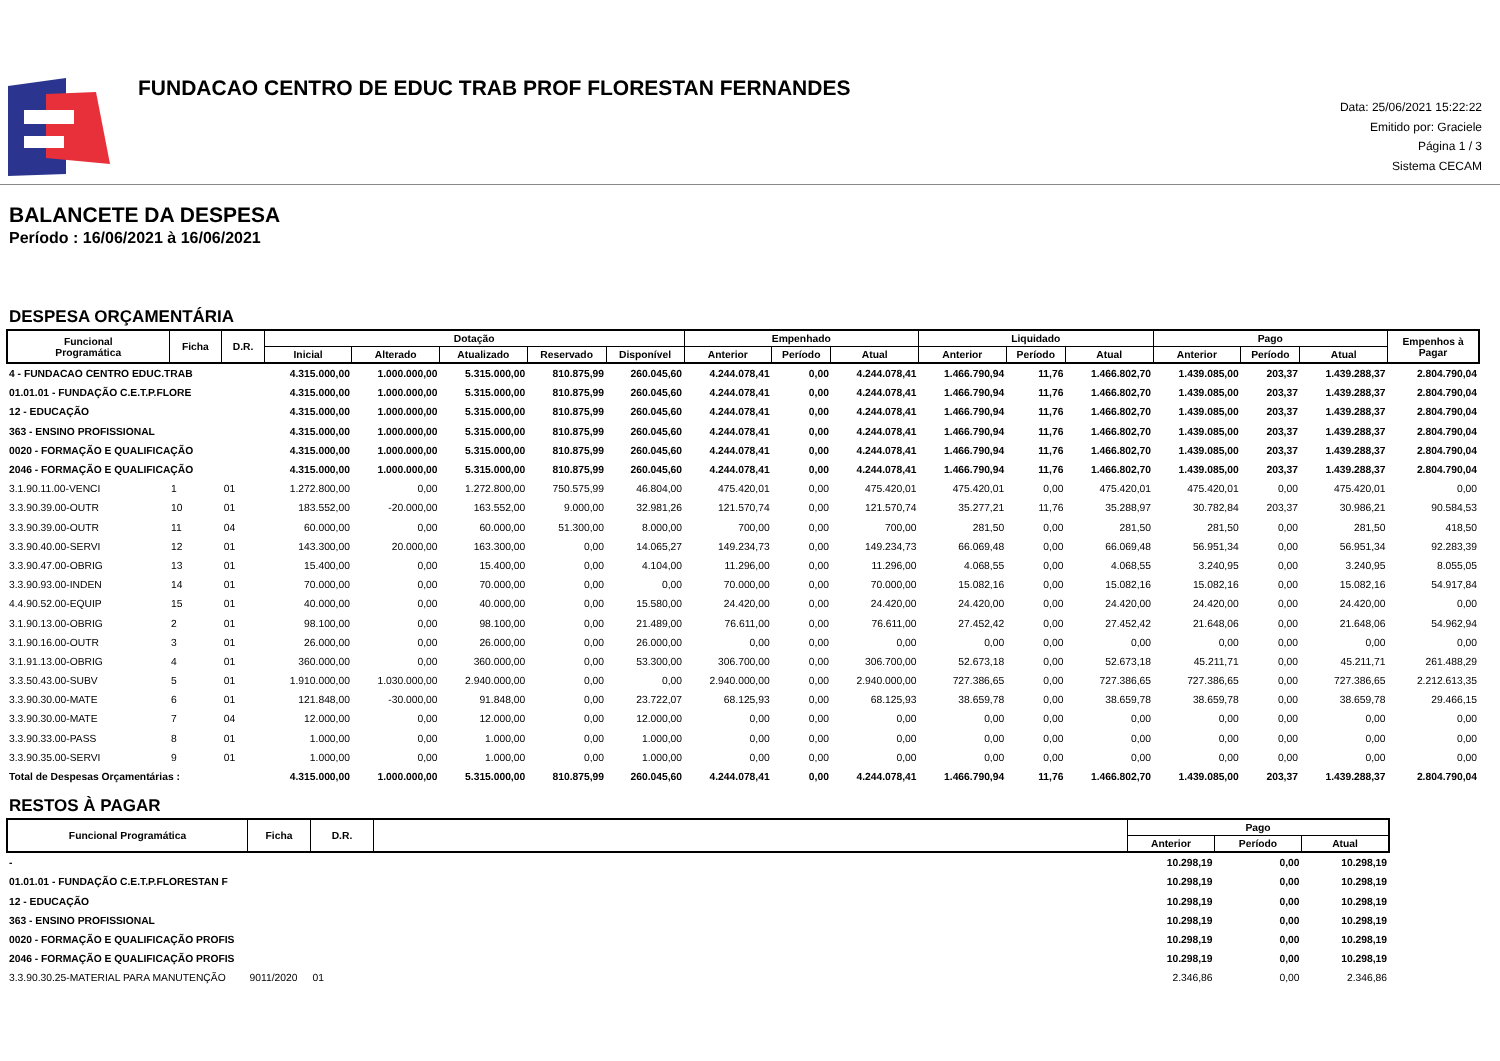FUNDACAO CENTRO DE EDUC TRAB PROF FLORESTAN FERNANDES
Data: 25/06/2021 15:22:22
Emitido por: Graciele
Página 1 / 3
Sistema CECAM
BALANCETE DA DESPESA
Período : 16/06/2021 à 16/06/2021
DESPESA ORÇAMENTÁRIA
| Funcional Programática | Ficha | D.R. | Dotação | | | | | Empenhado | | | Liquidado | | | Pago | | | Empenhos à Pagar |
| --- | --- | --- | --- | --- | --- | --- | --- | --- | --- | --- | --- | --- | --- | --- | --- | --- | --- |
| | | | Inicial | Alterado | Atualizado | Reservado | Disponível | Anterior | Período | Atual | Anterior | Período | Atual | Anterior | Período | Atual | |
| 4 - FUNDACAO CENTRO EDUC.TRAB | | | 4.315.000,00 | 1.000.000,00 | 5.315.000,00 | 810.875,99 | 260.045,60 | 4.244.078,41 | 0,00 | 4.244.078,41 | 1.466.790,94 | 11,76 | 1.466.802,70 | 1.439.085,00 | 203,37 | 1.439.288,37 | 2.804.790,04 |
| 01.01.01 - FUNDAÇÃO C.E.T.P.FLORE | | | 4.315.000,00 | 1.000.000,00 | 5.315.000,00 | 810.875,99 | 260.045,60 | 4.244.078,41 | 0,00 | 4.244.078,41 | 1.466.790,94 | 11,76 | 1.466.802,70 | 1.439.085,00 | 203,37 | 1.439.288,37 | 2.804.790,04 |
| 12 - EDUCAÇÃO | | | 4.315.000,00 | 1.000.000,00 | 5.315.000,00 | 810.875,99 | 260.045,60 | 4.244.078,41 | 0,00 | 4.244.078,41 | 1.466.790,94 | 11,76 | 1.466.802,70 | 1.439.085,00 | 203,37 | 1.439.288,37 | 2.804.790,04 |
| 363 - ENSINO PROFISSIONAL | | | 4.315.000,00 | 1.000.000,00 | 5.315.000,00 | 810.875,99 | 260.045,60 | 4.244.078,41 | 0,00 | 4.244.078,41 | 1.466.790,94 | 11,76 | 1.466.802,70 | 1.439.085,00 | 203,37 | 1.439.288,37 | 2.804.790,04 |
| 0020 - FORMAÇÃO E QUALIFICAÇÃO | | | 4.315.000,00 | 1.000.000,00 | 5.315.000,00 | 810.875,99 | 260.045,60 | 4.244.078,41 | 0,00 | 4.244.078,41 | 1.466.790,94 | 11,76 | 1.466.802,70 | 1.439.085,00 | 203,37 | 1.439.288,37 | 2.804.790,04 |
| 2046 - FORMAÇÃO E QUALIFICAÇÃO | | | 4.315.000,00 | 1.000.000,00 | 5.315.000,00 | 810.875,99 | 260.045,60 | 4.244.078,41 | 0,00 | 4.244.078,41 | 1.466.790,94 | 11,76 | 1.466.802,70 | 1.439.085,00 | 203,37 | 1.439.288,37 | 2.804.790,04 |
| 3.1.90.11.00-VENCI | 1 | 01 | 1.272.800,00 | 0,00 | 1.272.800,00 | 750.575,99 | 46.804,00 | 475.420,01 | 0,00 | 475.420,01 | 475.420,01 | 0,00 | 475.420,01 | 475.420,01 | 0,00 | 475.420,01 | 0,00 |
| 3.3.90.39.00-OUTR | 10 | 01 | 183.552,00 | -20.000,00 | 163.552,00 | 9.000,00 | 32.981,26 | 121.570,74 | 0,00 | 121.570,74 | 35.277,21 | 11,76 | 35.288,97 | 30.782,84 | 203,37 | 30.986,21 | 90.584,53 |
| 3.3.90.39.00-OUTR | 11 | 04 | 60.000,00 | 0,00 | 60.000,00 | 51.300,00 | 8.000,00 | 700,00 | 0,00 | 700,00 | 281,50 | 0,00 | 281,50 | 281,50 | 0,00 | 281,50 | 418,50 |
| 3.3.90.40.00-SERVI | 12 | 01 | 143.300,00 | 20.000,00 | 163.300,00 | 0,00 | 14.065,27 | 149.234,73 | 0,00 | 149.234,73 | 66.069,48 | 0,00 | 66.069,48 | 56.951,34 | 0,00 | 56.951,34 | 92.283,39 |
| 3.3.90.47.00-OBRIG | 13 | 01 | 15.400,00 | 0,00 | 15.400,00 | 0,00 | 4.104,00 | 11.296,00 | 0,00 | 11.296,00 | 4.068,55 | 0,00 | 4.068,55 | 3.240,95 | 0,00 | 3.240,95 | 8.055,05 |
| 3.3.90.93.00-INDEN | 14 | 01 | 70.000,00 | 0,00 | 70.000,00 | 0,00 | 0,00 | 70.000,00 | 0,00 | 70.000,00 | 15.082,16 | 0,00 | 15.082,16 | 15.082,16 | 0,00 | 15.082,16 | 54.917,84 |
| 4.4.90.52.00-EQUIP | 15 | 01 | 40.000,00 | 0,00 | 40.000,00 | 0,00 | 15.580,00 | 24.420,00 | 0,00 | 24.420,00 | 24.420,00 | 0,00 | 24.420,00 | 24.420,00 | 0,00 | 24.420,00 | 0,00 |
| 3.1.90.13.00-OBRIG | 2 | 01 | 98.100,00 | 0,00 | 98.100,00 | 0,00 | 21.489,00 | 76.611,00 | 0,00 | 76.611,00 | 27.452,42 | 0,00 | 27.452,42 | 21.648,06 | 0,00 | 21.648,06 | 54.962,94 |
| 3.1.90.16.00-OUTR | 3 | 01 | 26.000,00 | 0,00 | 26.000,00 | 0,00 | 26.000,00 | 0,00 | 0,00 | 0,00 | 0,00 | 0,00 | 0,00 | 0,00 | 0,00 | 0,00 | 0,00 |
| 3.1.91.13.00-OBRIG | 4 | 01 | 360.000,00 | 0,00 | 360.000,00 | 0,00 | 53.300,00 | 306.700,00 | 0,00 | 306.700,00 | 52.673,18 | 0,00 | 52.673,18 | 45.211,71 | 0,00 | 45.211,71 | 261.488,29 |
| 3.3.50.43.00-SUBV | 5 | 01 | 1.910.000,00 | 1.030.000,00 | 2.940.000,00 | 0,00 | 0,00 | 2.940.000,00 | 0,00 | 2.940.000,00 | 727.386,65 | 0,00 | 727.386,65 | 727.386,65 | 0,00 | 727.386,65 | 2.212.613,35 |
| 3.3.90.30.00-MATE | 6 | 01 | 121.848,00 | -30.000,00 | 91.848,00 | 0,00 | 23.722,07 | 68.125,93 | 0,00 | 68.125,93 | 38.659,78 | 0,00 | 38.659,78 | 38.659,78 | 0,00 | 38.659,78 | 29.466,15 |
| 3.3.90.30.00-MATE | 7 | 04 | 12.000,00 | 0,00 | 12.000,00 | 0,00 | 12.000,00 | 0,00 | 0,00 | 0,00 | 0,00 | 0,00 | 0,00 | 0,00 | 0,00 | 0,00 | 0,00 |
| 3.3.90.33.00-PASS | 8 | 01 | 1.000,00 | 0,00 | 1.000,00 | 0,00 | 1.000,00 | 0,00 | 0,00 | 0,00 | 0,00 | 0,00 | 0,00 | 0,00 | 0,00 | 0,00 | 0,00 |
| 3.3.90.35.00-SERVI | 9 | 01 | 1.000,00 | 0,00 | 1.000,00 | 0,00 | 1.000,00 | 0,00 | 0,00 | 0,00 | 0,00 | 0,00 | 0,00 | 0,00 | 0,00 | 0,00 | 0,00 |
| Total de Despesas Orçamentárias : | | | 4.315.000,00 | 1.000.000,00 | 5.315.000,00 | 810.875,99 | 260.045,60 | 4.244.078,41 | 0,00 | 4.244.078,41 | 1.466.790,94 | 11,76 | 1.466.802,70 | 1.439.085,00 | 203,37 | 1.439.288,37 | 2.804.790,04 |
RESTOS À PAGAR
| Funcional Programática | Ficha | D.R. | | Pago | | |
| --- | --- | --- | --- | --- | --- | --- |
| | | | | Anterior | Período | Atual |
| - | | | | 10.298,19 | 0,00 | 10.298,19 |
| 01.01.01 - FUNDAÇÃO C.E.T.P.FLORESTAN F | | | | 10.298,19 | 0,00 | 10.298,19 |
| 12 - EDUCAÇÃO | | | | 10.298,19 | 0,00 | 10.298,19 |
| 363 - ENSINO PROFISSIONAL | | | | 10.298,19 | 0,00 | 10.298,19 |
| 0020 - FORMAÇÃO E QUALIFICAÇÃO PROFIS | | | | 10.298,19 | 0,00 | 10.298,19 |
| 2046 - FORMAÇÃO E QUALIFICAÇÃO PROFIS | | | | 10.298,19 | 0,00 | 10.298,19 |
| 3.3.90.30.25-MATERIAL PARA MANUTENÇÃO | 9011/2020 | 01 | | 2.346,86 | 0,00 | 2.346,86 |